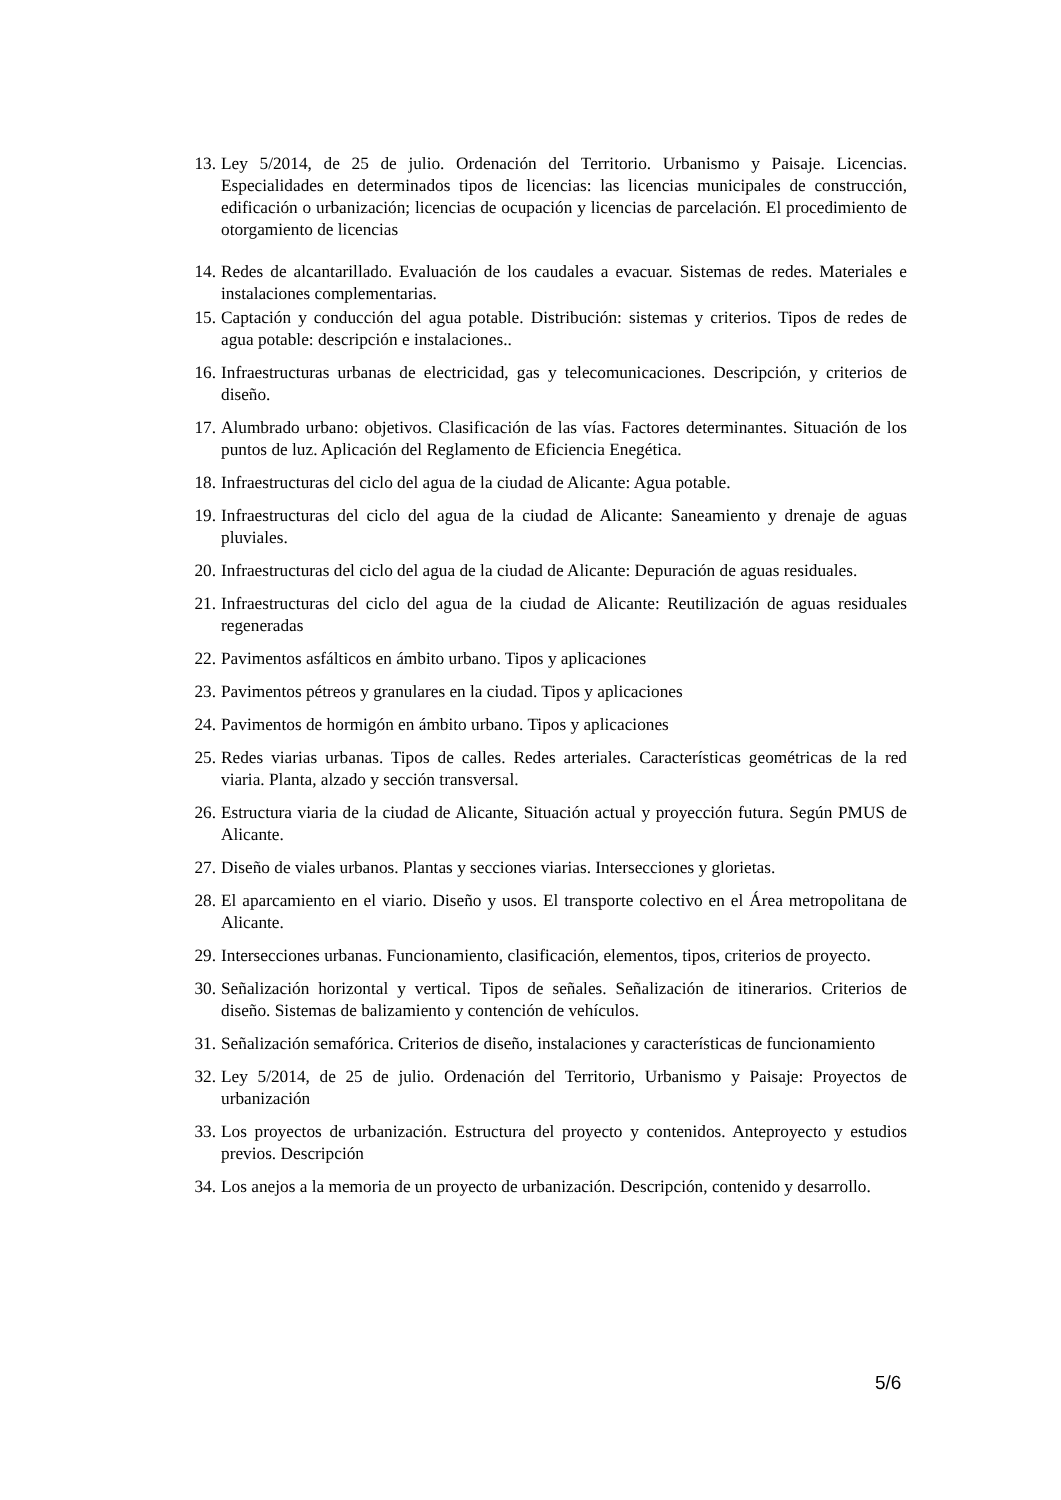13. Ley 5/2014, de 25 de julio. Ordenación del Territorio. Urbanismo y Paisaje. Licencias. Especialidades en determinados tipos de licencias: las licencias municipales de construcción, edificación o urbanización; licencias de ocupación y licencias de parcelación. El procedimiento de otorgamiento de licencias
14. Redes de alcantarillado. Evaluación de los caudales a evacuar. Sistemas de redes. Materiales e instalaciones complementarias.
15. Captación y conducción del agua potable. Distribución: sistemas y criterios. Tipos de redes de agua potable: descripción e instalaciones..
16. Infraestructuras urbanas de electricidad, gas y telecomunicaciones. Descripción, y criterios de diseño.
17. Alumbrado urbano: objetivos. Clasificación de las vías. Factores determinantes. Situación de los puntos de luz. Aplicación del Reglamento de Eficiencia Enegética.
18. Infraestructuras del ciclo del agua de la ciudad de Alicante: Agua potable.
19. Infraestructuras del ciclo del agua de la ciudad de Alicante: Saneamiento y drenaje de aguas pluviales.
20. Infraestructuras del ciclo del agua de la ciudad de Alicante: Depuración de aguas residuales.
21. Infraestructuras del ciclo del agua de la ciudad de Alicante: Reutilización de aguas residuales regeneradas
22. Pavimentos asfálticos en ámbito urbano. Tipos y aplicaciones
23. Pavimentos pétreos y granulares en la ciudad. Tipos y aplicaciones
24. Pavimentos de hormigón en ámbito urbano. Tipos y aplicaciones
25. Redes viarias urbanas. Tipos de calles. Redes arteriales. Características geométricas de la red viaria. Planta, alzado y sección transversal.
26. Estructura viaria de la ciudad de Alicante, Situación actual y proyección futura. Según PMUS de Alicante.
27. Diseño de viales urbanos. Plantas y secciones viarias. Intersecciones y glorietas.
28. El aparcamiento en el viario. Diseño y usos. El transporte colectivo en el Área metropolitana de Alicante.
29. Intersecciones urbanas. Funcionamiento, clasificación, elementos, tipos, criterios de proyecto.
30. Señalización horizontal y vertical. Tipos de señales. Señalización de itinerarios. Criterios de diseño. Sistemas de balizamiento y contención de vehículos.
31. Señalización semafórica. Criterios de diseño, instalaciones y características de funcionamiento
32. Ley 5/2014, de 25 de julio. Ordenación del Territorio, Urbanismo y Paisaje: Proyectos de urbanización
33. Los proyectos de urbanización. Estructura del proyecto y contenidos. Anteproyecto y estudios previos. Descripción
34. Los anejos a la memoria de un proyecto de urbanización. Descripción, contenido y desarrollo.
5/6